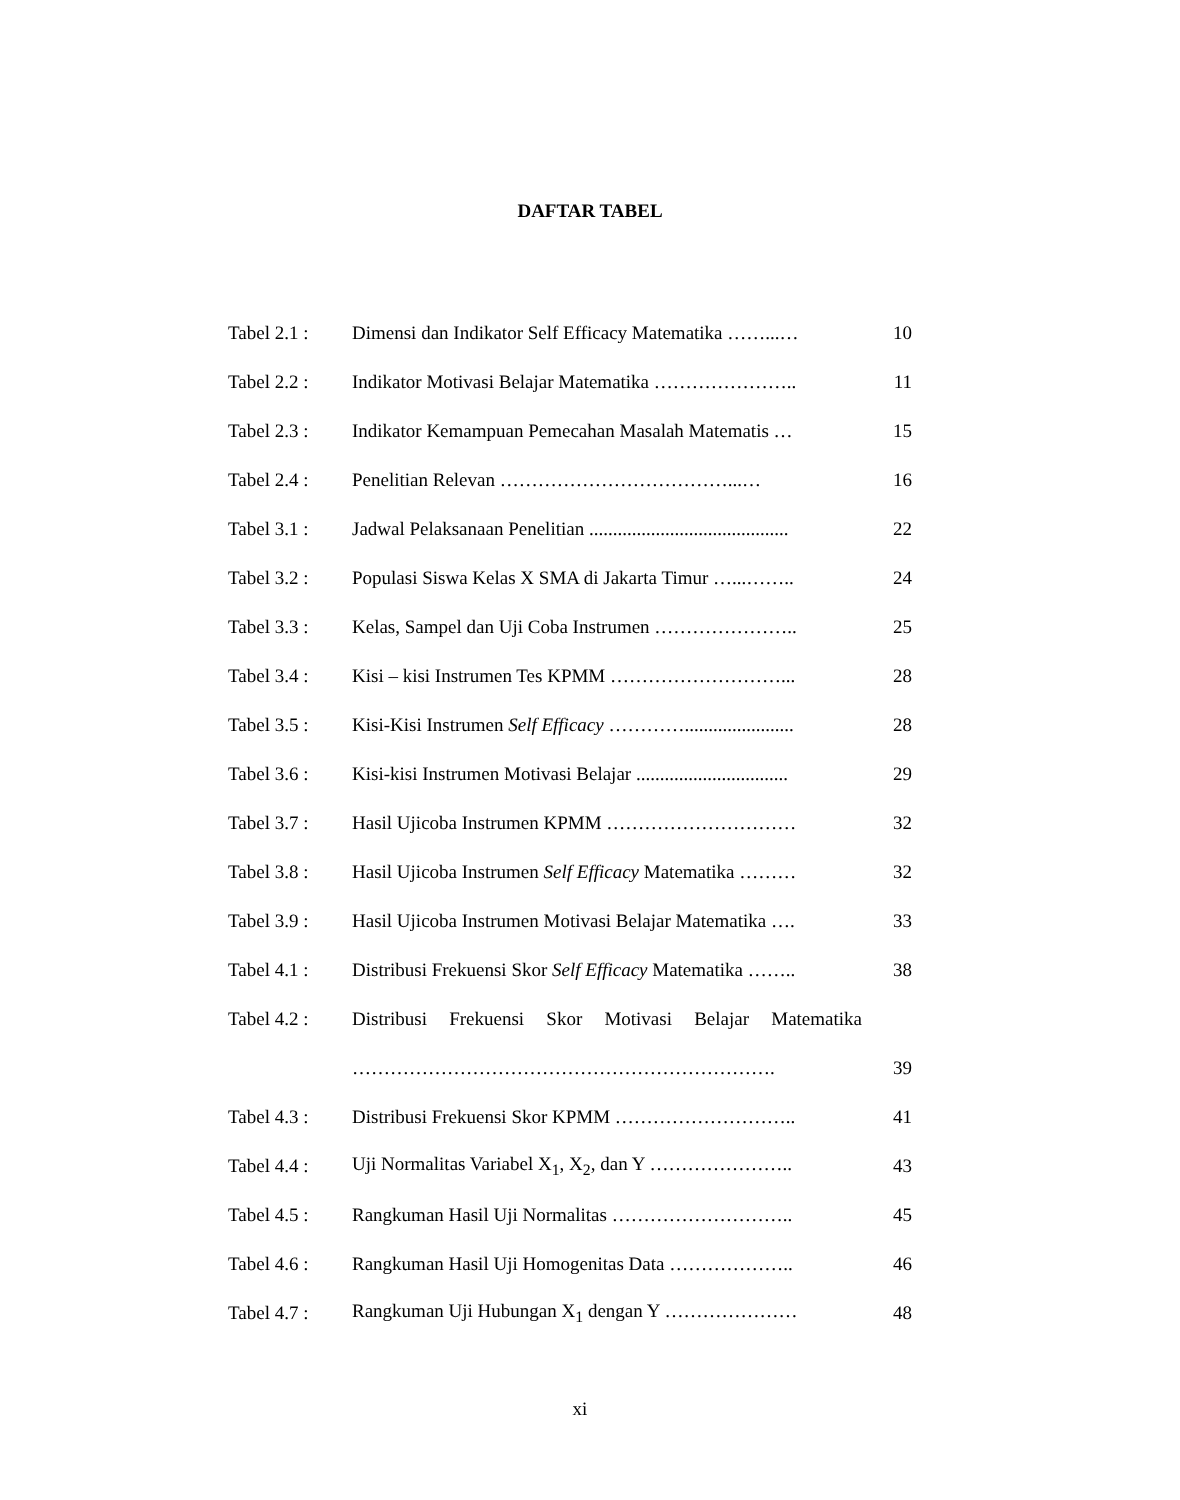DAFTAR TABEL
| Tabel 2.1 : | Dimensi dan Indikator Self Efficacy Matematika ……...… | 10 |
| Tabel 2.2 : | Indikator Motivasi Belajar Matematika ………………….. | 11 |
| Tabel 2.3 : | Indikator Kemampuan Pemecahan Masalah Matematis … | 15 |
| Tabel 2.4 : | Penelitian Relevan ………………………………...… | 16 |
| Tabel 3.1 : | Jadwal Pelaksanaan Penelitian .......................................... | 22 |
| Tabel 3.2 : | Populasi Siswa Kelas X SMA di Jakarta Timur …...…….. | 24 |
| Tabel 3.3 : | Kelas, Sampel dan Uji Coba Instrumen ………………….. | 25 |
| Tabel 3.4 : | Kisi – kisi Instrumen Tes KPMM ………………………... | 28 |
| Tabel 3.5 : | Kisi-Kisi Instrumen Self Efficacy …………....................... | 28 |
| Tabel 3.6 : | Kisi-kisi Instrumen Motivasi Belajar ................................ | 29 |
| Tabel 3.7 : | Hasil Ujicoba Instrumen KPMM ………………………… | 32 |
| Tabel 3.8 : | Hasil Ujicoba Instrumen Self Efficacy Matematika ……… | 32 |
| Tabel 3.9 : | Hasil Ujicoba Instrumen Motivasi Belajar Matematika …. | 33 |
| Tabel 4.1 : | Distribusi Frekuensi Skor Self Efficacy Matematika …….. | 38 |
| Tabel 4.2 : | Distribusi Frekuensi Skor Motivasi Belajar Matematika | |
| | …………………………………………………………. | 39 |
| Tabel 4.3 : | Distribusi Frekuensi Skor KPMM ……………………….. | 41 |
| Tabel 4.4 : | Uji Normalitas Variabel X<sub>1</sub>, X<sub>2</sub>, dan Y ………………….. | 43 |
| Tabel 4.5 : | Rangkuman Hasil Uji Normalitas ……………………….. | 45 |
| Tabel 4.6 : | Rangkuman Hasil Uji Homogenitas Data ……………….. | 46 |
| Tabel 4.7 : | Rangkuman Uji Hubungan X<sub>1</sub> dengan Y ………………… | 48 |
xi